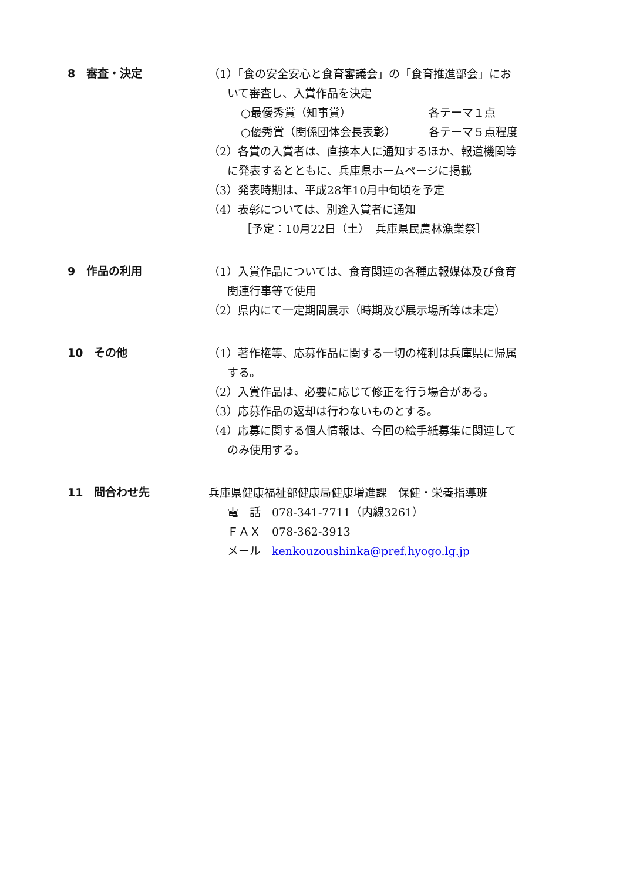8　審査・決定
（1）「食の安全安心と食育審議会」の「食育推進部会」にお
いて審査し、入賞作品を決定
○最優秀賞（知事賞） 各テーマ１点
○優秀賞（関係団体会長表彰） 各テーマ５点程度
（2）各賞の入賞者は、直接本人に通知するほか、報道機関等
に発表するとともに、兵庫県ホームページに掲載
（3）発表時期は、平成28年10月中旬頃を予定
（4）表彰については、別途入賞者に通知
［予定：10月22日（土）　兵庫県民農林漁業祭］
9　作品の利用
（1）入賞作品については、食育関連の各種広報媒体及び食育
関連行事等で使用
（2）県内にて一定期間展示（時期及び展示場所等は未定）
10　その他
（1）著作権等、応募作品に関する一切の権利は兵庫県に帰属
する。
（2）入賞作品は、必要に応じて修正を行う場合がある。
（3）応募作品の返却は行わないものとする。
（4）応募に関する個人情報は、今回の絵手紙募集に関連して
のみ使用する。
11　問合わせ先
兵庫県健康福祉部健康局健康増進課　保健・栄養指導班
電　話　078-341-7711（内線3261）
ＦＡＸ　078-362-3913
メール　kenkouzoushinka@pref.hyogo.lg.jp